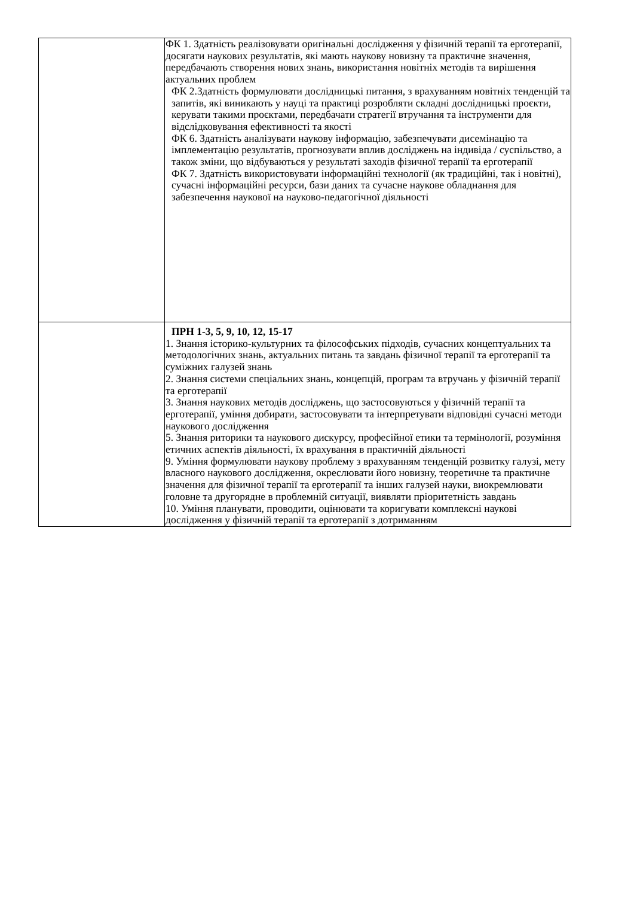| | ФК 1. Здатність реалізовувати оригінальні дослідження у фізичній терапії та ерготерапії, досягати наукових результатів, які мають наукову новизну та практичне значення, передбачають створення нових знань, використання новітніх методів та вирішення актуальних проблем ФК 2.Здатність формулювати дослідницькі питання, з врахуванням новітніх тенденцій та запитів, які виникають у науці та практиці розробляти складні дослідницькі проєкти, керувати такими проєктами, передбачати стратегії втручання та інструменти для відслідковування ефективності та якості ФК 6. Здатність аналізувати наукову інформацію, забезпечувати дисемінацію та імплементацію результатів, прогнозувати вплив досліджень на індивіда / суспільство, а також зміни, що відбуваються у результаті заходів фізичної терапії та ерготерапії ФК 7. Здатність використовувати інформаційні технології (як традиційні, так і новітні), сучасні інформаційні ресурси, бази даних та сучасне наукове обладнання для забезпечення наукової на науково-педагогічної діяльності |
| | ПРН 1-3, 5, 9, 10, 12, 15-17 1. Знання історико-культурних та філософських підходів, сучасних концептуальних та методологічних знань, актуальних питань та завдань фізичної терапії та ерготерапії та суміжних галузей знань 2. Знання системи спеціальних знань, концепцій, програм та втручань у фізичній терапії та ерготерапії 3. Знання наукових методів досліджень, що застосовуються у фізичній терапії та ерготерапії, уміння добирати, застосовувати та інтерпретувати відповідні сучасні методи наукового дослідження 5. Знання риторики та наукового дискурсу, професійної етики та термінології, розуміння етичних аспектів діяльності, їх врахування в практичній діяльності 9. Уміння формулювати наукову проблему з врахуванням тенденцій розвитку галузі, мету власного наукового дослідження, окреслювати його новизну, теоретичне та практичне значення для фізичної терапії та ерготерапії та інших галузей науки, виокремлювати головне та другорядне в проблемній ситуації, виявляти пріоритетність завдань 10. Уміння планувати, проводити, оцінювати та коригувати комплексні наукові дослідження у фізичній терапії та ерготерапії з дотриманням |